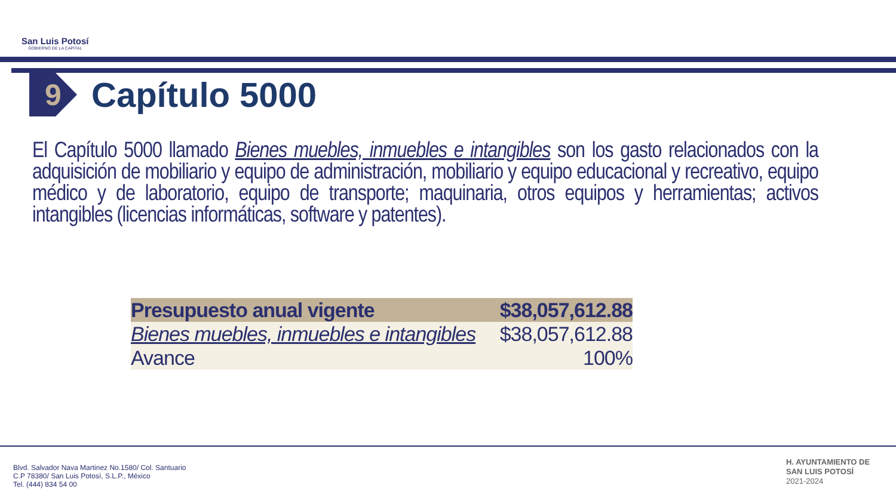San Luis Potosí
GOBIERNO DE LA CAPITAL
9
Capítulo 5000
El Capítulo 5000 llamado Bienes muebles, inmuebles e intangibles son los gasto relacionados con la adquisición de mobiliario y equipo de administración, mobiliario y equipo educacional y recreativo, equipo médico y de laboratorio, equipo de transporte; maquinaria, otros equipos y herramientas; activos intangibles (licencias informáticas, software y patentes).
| Presupuesto anual vigente | $38,057,612.88 |
| --- | --- |
| Bienes muebles, inmuebles e intangibles | $38,057,612.88 |
| Avance | 100% |
Blvd. Salvador Nava Martinez No.1580/ Col. Santuario
C.P 78380/ San Luis Potosí, S.L.P., México
Tel. (444) 834 54 00
H. AYUNTAMIENTO DE
SAN LUIS POTOSÍ
2021-2024